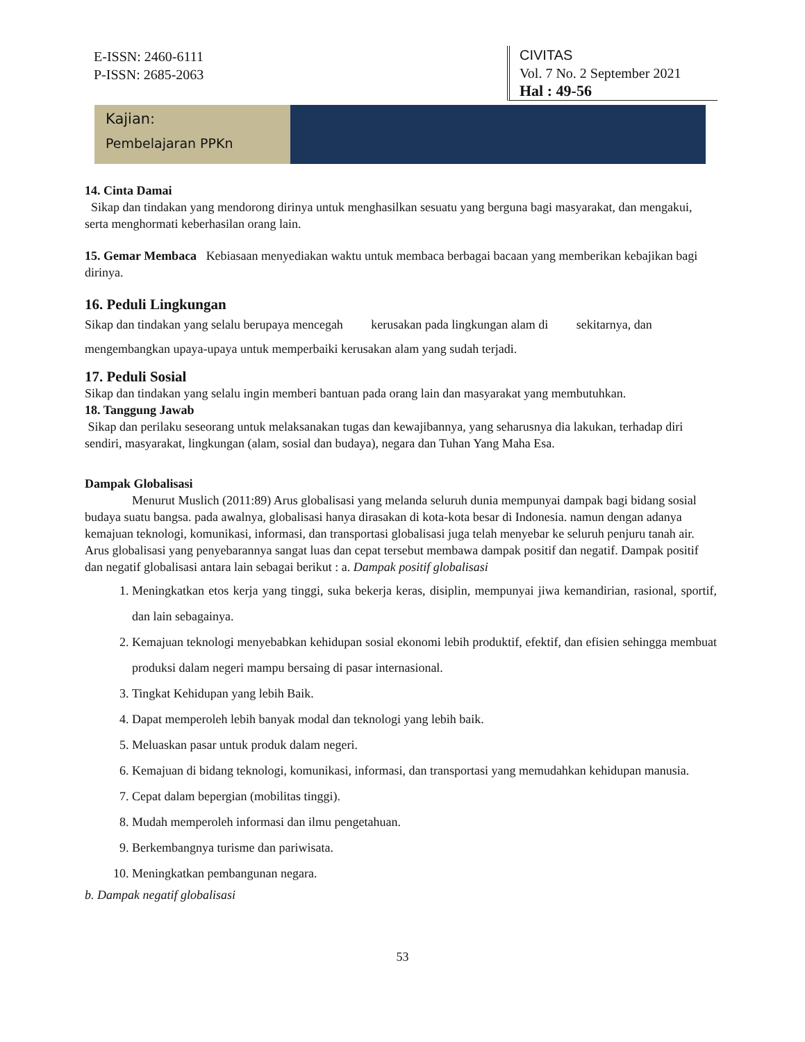E-ISSN: 2460-6111
P-ISSN: 2685-2063
CIVITAS
Vol. 7 No. 2 September 2021
Hal : 49-56
Kajian:
Pembelajaran PPKn
14. Cinta Damai
Sikap dan tindakan yang mendorong dirinya untuk menghasilkan sesuatu yang berguna bagi masyarakat, dan mengakui, serta menghormati keberhasilan orang lain.
15. Gemar Membaca Kebiasaan menyediakan waktu untuk membaca berbagai bacaan yang memberikan kebajikan bagi dirinya.
16. Peduli Lingkungan
Sikap dan tindakan yang selalu berupaya mencegah kerusakan pada lingkungan alam di sekitarnya, dan mengembangkan upaya-upaya untuk memperbaiki kerusakan alam yang sudah terjadi.
17. Peduli Sosial
Sikap dan tindakan yang selalu ingin memberi bantuan pada orang lain dan masyarakat yang membutuhkan.
18. Tanggung Jawab
Sikap dan perilaku seseorang untuk melaksanakan tugas dan kewajibannya, yang seharusnya dia lakukan, terhadap diri sendiri, masyarakat, lingkungan (alam, sosial dan budaya), negara dan Tuhan Yang Maha Esa.
Dampak Globalisasi
Menurut Muslich (2011:89) Arus globalisasi yang melanda seluruh dunia mempunyai dampak bagi bidang sosial budaya suatu bangsa. pada awalnya, globalisasi hanya dirasakan di kota-kota besar di Indonesia. namun dengan adanya kemajuan teknologi, komunikasi, informasi, dan transportasi globalisasi juga telah menyebar ke seluruh penjuru tanah air. Arus globalisasi yang penyebarannya sangat luas dan cepat tersebut membawa dampak positif dan negatif. Dampak positif dan negatif globalisasi antara lain sebagai berikut : a. Dampak positif globalisasi
1. Meningkatkan etos kerja yang tinggi, suka bekerja keras, disiplin, mempunyai jiwa kemandirian, rasional, sportif, dan lain sebagainya.
2. Kemajuan teknologi menyebabkan kehidupan sosial ekonomi lebih produktif, efektif, dan efisien sehingga membuat produksi dalam negeri mampu bersaing di pasar internasional.
3. Tingkat Kehidupan yang lebih Baik.
4. Dapat memperoleh lebih banyak modal dan teknologi yang lebih baik.
5. Meluaskan pasar untuk produk dalam negeri.
6. Kemajuan di bidang teknologi, komunikasi, informasi, dan transportasi yang memudahkan kehidupan manusia.
7. Cepat dalam bepergian (mobilitas tinggi).
8. Mudah memperoleh informasi dan ilmu pengetahuan.
9. Berkembangnya turisme dan pariwisata.
10. Meningkatkan pembangunan negara.
b. Dampak negatif globalisasi
53